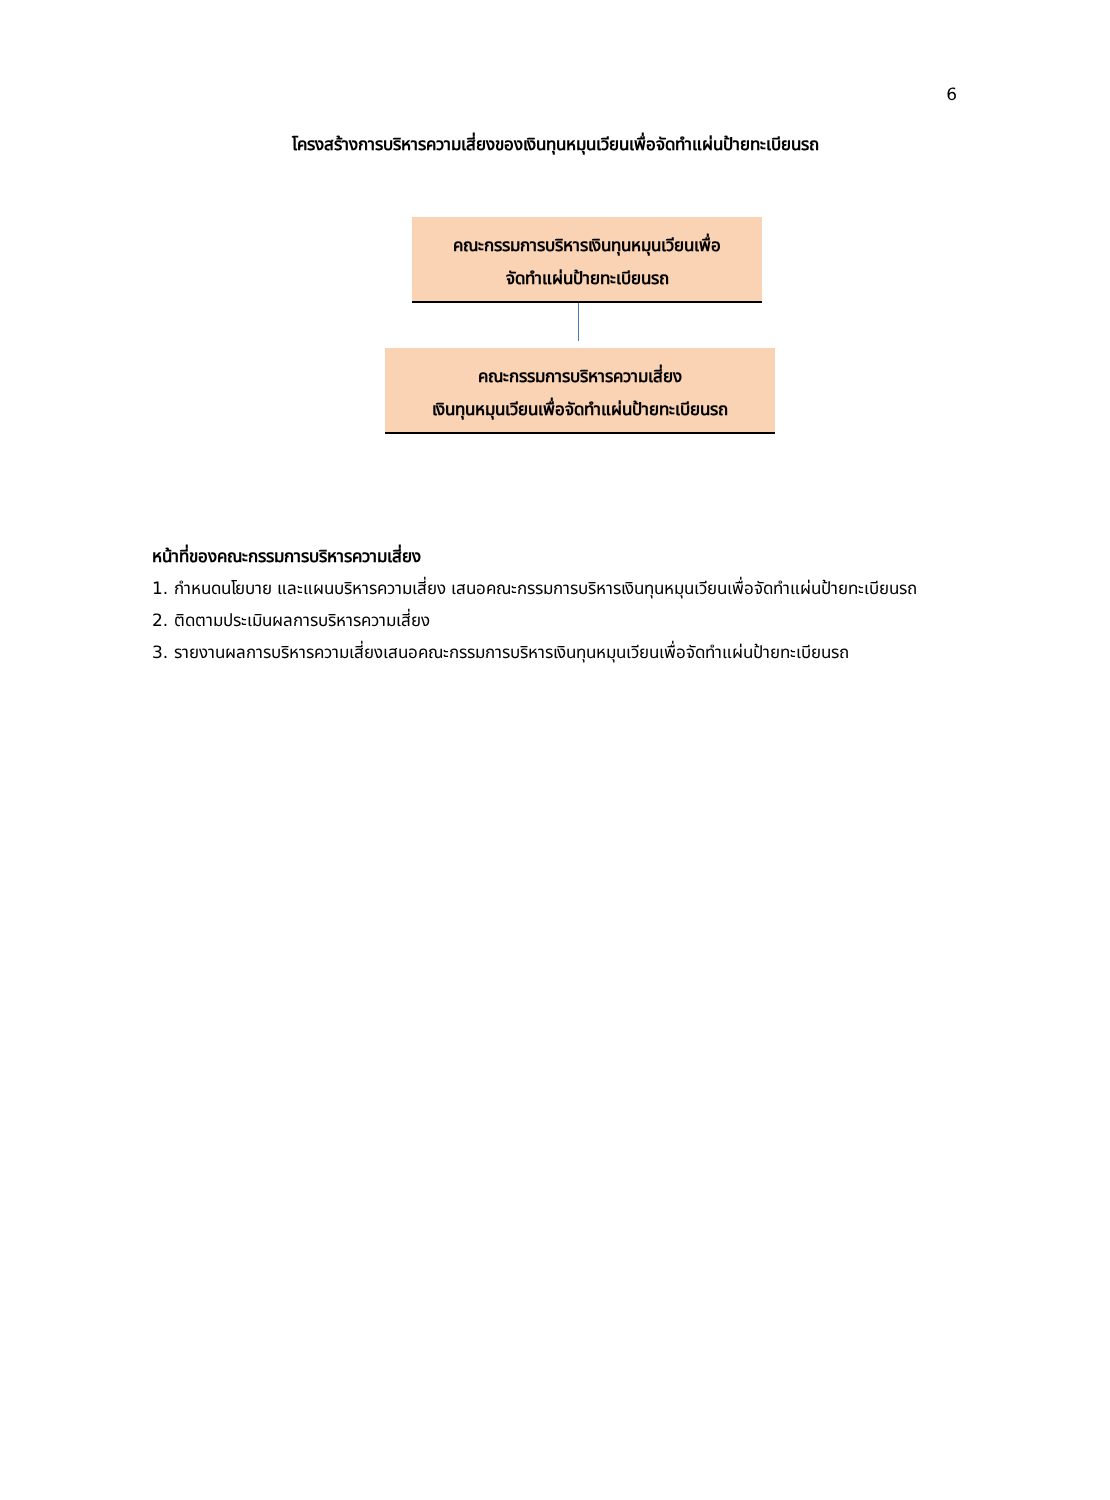6
โครงสร้างการบริหารความเสี่ยงของเงินทุนหมุนเวียนเพื่อจัดทำแผ่นป้ายทะเบียนรถ
คณะกรรมการบริหารเงินทุนหมุนเวียนเพื่อ
จัดทำแผ่นป้ายทะเบียนรถ
คณะกรรมการบริหารความเสี่ยง
เงินทุนหมุนเวียนเพื่อจัดทำแผ่นป้ายทะเบียนรถ
หน้าที่ของคณะกรรมการบริหารความเสี่ยง
1. กำหนดนโยบาย และแผนบริหารความเสี่ยง เสนอคณะกรรมการบริหารเงินทุนหมุนเวียนเพื่อจัดทำแผ่นป้ายทะเบียนรถ
2. ติดตามประเมินผลการบริหารความเสี่ยง
3. รายงานผลการบริหารความเสี่ยงเสนอคณะกรรมการบริหารเงินทุนหมุนเวียนเพื่อจัดทำแผ่นป้ายทะเบียนรถ